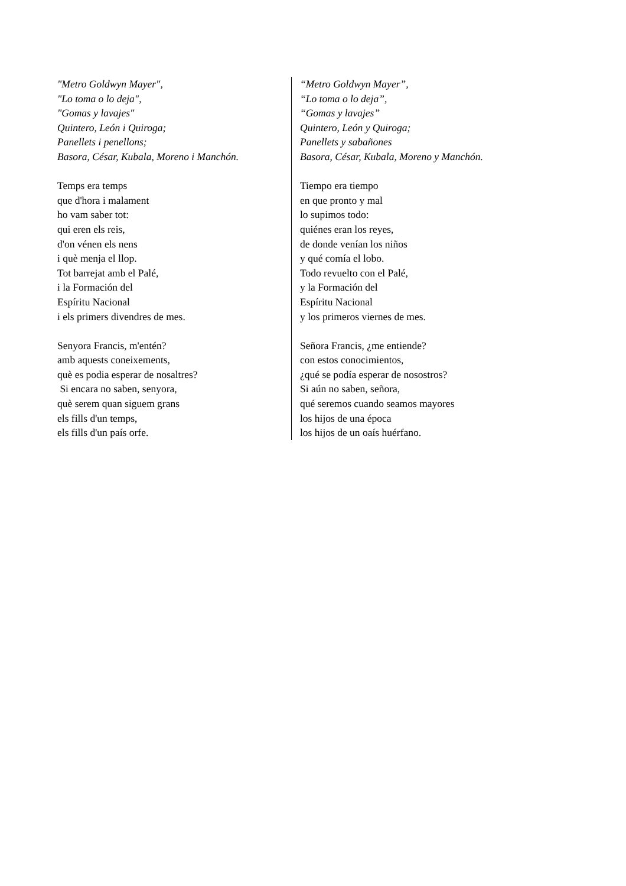"Metro Goldwyn Mayer",
"Lo toma o lo deja",
"Gomas y lavajes"
Quintero, León i Quiroga;
Panellets i penellons;
Basora, César, Kubala, Moreno i Manchón.
Temps era temps
que d'hora i malament
ho vam saber tot:
qui eren els reis,
d'on vénen els nens
i què menja el llop.
Tot barrejat amb el Palé,
i la Formación del
Espíritu Nacional
i els primers divendres de mes.
Senyora Francis, m'entén?
amb aquests coneixements,
què es podia esperar de nosaltres?
Si encara no saben, senyora,
què serem quan siguem grans
els fills d'un temps,
els fills d'un país orfe.
“Metro Goldwyn Mayer”,
“Lo toma o lo deja”,
“Gomas y lavajes”
Quintero, León y Quiroga;
Panellets y sabañones
Basora, César, Kubala, Moreno y Manchón.
Tiempo era tiempo
en que pronto y mal
lo supimos todo:
quiénes eran los reyes,
de donde venían los niños
y qué comía el lobo.
Todo revuelto con el Palé,
y la Formación del
Espíritu Nacional
y los primeros viernes de mes.
Señora Francis, ¿me entiende?
con estos conocimientos,
¿qué se podía esperar de nosostros?
Si aún no saben, señora,
qué seremos cuando seamos mayores
los hijos de una época
los hijos de un oaís huérfano.